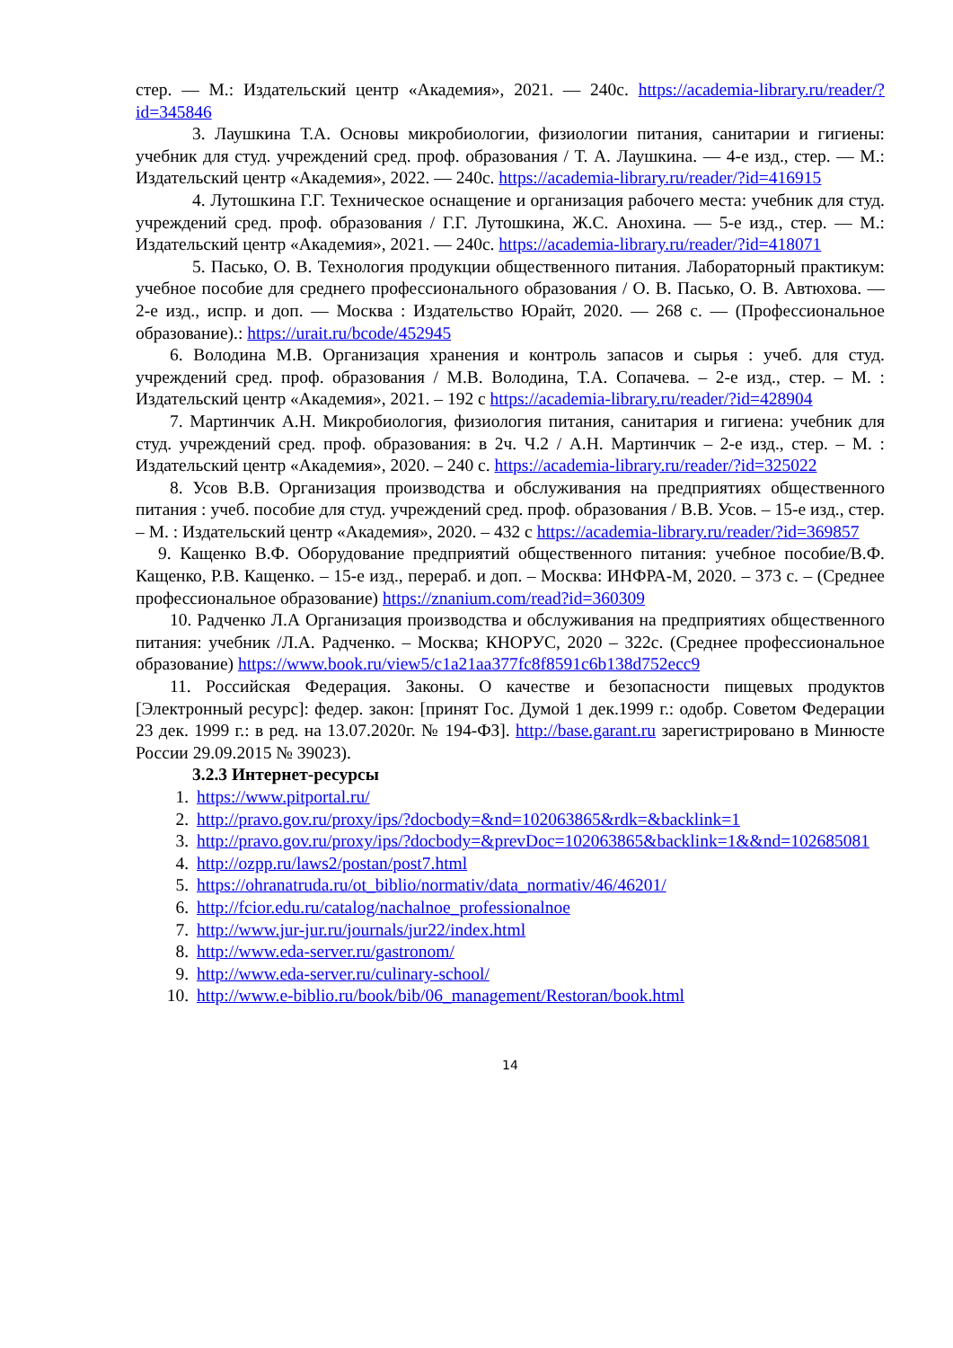стер. — М.: Издательский центр «Академия», 2021. — 240с. https://academia-library.ru/reader/?id=345846
3. Лаушкина Т.А. Основы микробиологии, физиологии питания, санитарии и гигиены: учебник для студ. учреждений сред. проф. образования / Т. А. Лаушкина. — 4-е изд., стер. — М.: Издательский центр «Академия», 2022. — 240с. https://academia-library.ru/reader/?id=416915
4. Лутошкина Г.Г. Техническое оснащение и организация рабочего места: учебник для студ. учреждений сред. проф. образования / Г.Г. Лутошкина, Ж.С. Анохина. — 5-е изд., стер. — М.: Издательский центр «Академия», 2021. — 240с. https://academia-library.ru/reader/?id=418071
5. Пасько, О. В. Технология продукции общественного питания. Лабораторный практикум: учебное пособие для среднего профессионального образования / О. В. Пасько, О. В. Автюхова. — 2-е изд., испр. и доп. — Москва : Издательство Юрайт, 2020. — 268 с. — (Профессиональное образование).: https://urait.ru/bcode/452945
6. Володина М.В. Организация хранения и контроль запасов и сырья : учеб. для студ. учреждений сред. проф. образования / М.В. Володина, Т.А. Сопачева. – 2-е изд., стер. – М. : Издательский центр «Академия», 2021. – 192 с https://academia-library.ru/reader/?id=428904
7. Мартинчик А.Н. Микробиология, физиология питания, санитария и гигиена: учебник для студ. учреждений сред. проф. образования: в 2ч. Ч.2 / А.Н. Мартинчик – 2-е изд., стер. – М. : Издательский центр «Академия», 2020. – 240 с. https://academia-library.ru/reader/?id=325022
8. Усов В.В. Организация производства и обслуживания на предприятиях общественного питания : учеб. пособие для студ. учреждений сред. проф. образования / В.В. Усов. – 15-е изд., стер. – М. : Издательский центр «Академия», 2020. – 432 с https://academia-library.ru/reader/?id=369857
9. Кащенко В.Ф. Оборудование предприятий общественного питания: учебное пособие/В.Ф. Кащенко, Р.В. Кащенко. – 15-е изд., перераб. и доп. – Москва: ИНФРА-М, 2020. – 373 с. – (Среднее профессиональное образование) https://znanium.com/read?id=360309
10. Радченко Л.А Организация производства и обслуживания на предприятиях общественного питания: учебник /Л.А. Радченко. – Москва; КНОРУС, 2020 – 322с. (Среднее профессиональное образование) https://www.book.ru/view5/c1a21aa377fc8f8591c6b138d752ecc9
11. Российская Федерация. Законы. О качестве и безопасности пищевых продуктов [Электронный ресурс]: федер. закон: [принят Гос. Думой 1 дек.1999 г.: одобр. Советом Федерации 23 дек. 1999 г.: в ред. на 13.07.2020г. № 194-ФЗ]. http://base.garant.ru зарегистрировано в Минюсте России 29.09.2015 № 39023).
3.2.3 Интернет-ресурсы
1. https://www.pitportal.ru/
2. http://pravo.gov.ru/proxy/ips/?docbody=&nd=102063865&rdk=&backlink=1
3. http://pravo.gov.ru/proxy/ips/?docbody=&prevDoc=102063865&backlink=1&&nd=102685081
4. http://ozpp.ru/laws2/postan/post7.html
5. https://ohranatruda.ru/ot_biblio/normativ/data_normativ/46/46201/
6. http://fcior.edu.ru/catalog/nachalnoe_professionalnoe
7. http://www.jur-jur.ru/journals/jur22/index.html
8. http://www.eda-server.ru/gastronom/
9. http://www.eda-server.ru/culinary-school/
10. http://www.e-biblio.ru/book/bib/06_management/Restoran/book.html
14